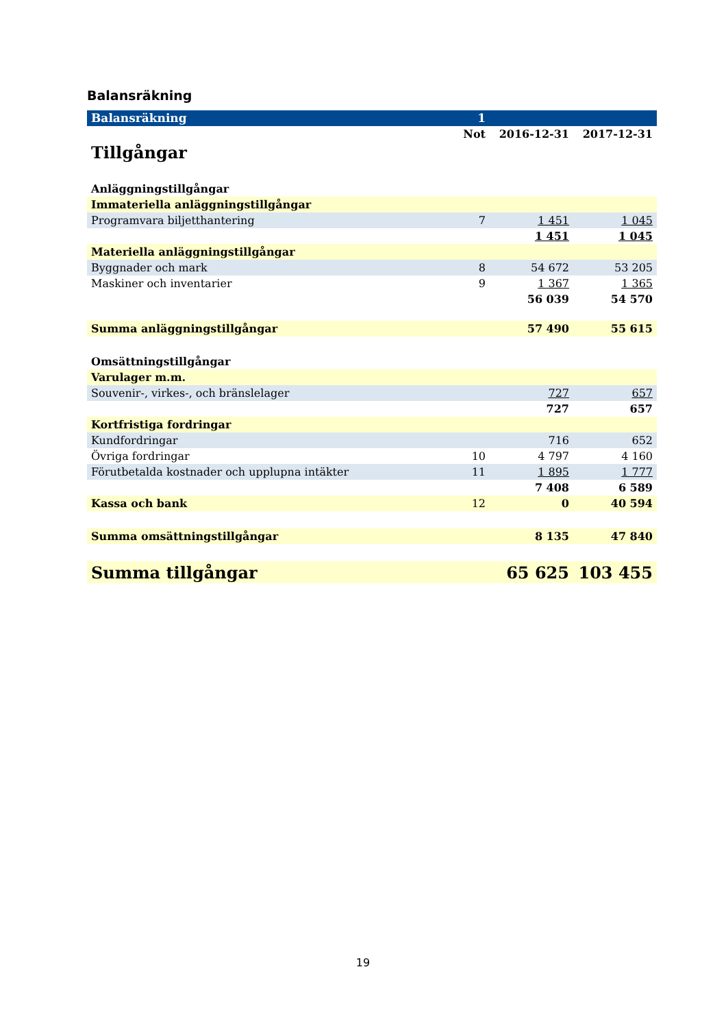Balansräkning
| Balansräkning | 1 | | |
| Tillgångar | Not | 2016-12-31 | 2017-12-31 |
| Anläggningstillgångar | | | |
| Immateriella anläggningstillgångar | | | |
| Programvara biljetthantering | 7 | 1 451 | 1 045 |
| | | 1 451 | 1 045 |
| Materiella anläggningstillgångar | | | |
| Byggnader och mark | 8 | 54 672 | 53 205 |
| Maskiner och inventarier | 9 | 1 367 | 1 365 |
| | | 56 039 | 54 570 |
| Summa anläggningstillgångar | | 57 490 | 55 615 |
| Omsättningstillgångar | | | |
| Varulager m.m. | | | |
| Souvenir-, virkes-, och bränslelager | | 727 | 657 |
| | | 727 | 657 |
| Kortfristiga fordringar | | | |
| Kundfordringar | | 716 | 652 |
| Övriga fordringar | 10 | 4 797 | 4 160 |
| Förutbetalda kostnader och upplupna intäkter | 11 | 1 895 | 1 777 |
| | | 7 408 | 6 589 |
| Kassa och bank | 12 | 0 | 40 594 |
| Summa omsättningstillgångar | | 8 135 | 47 840 |
| Summa tillgångar | | 65 625 | 103 455 |
19